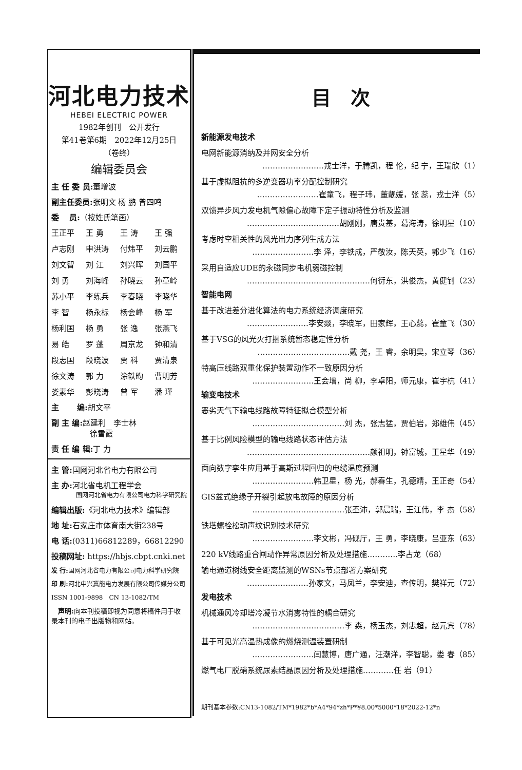河北电力技术
HEBEI ELECTRIC POWER
1982年创刊　公开发行
第41卷第6期　2022年12月25日
（卷终）
编辑委员会
主 任 委 员: 董增波
副主任委员: 张明文 杨 鹏 曾四鸣
委　 员:（按姓氏笔画）
王正平 王 勇 王 涛 王 强 卢志刚 申洪涛 付炜平 刘云鹏 刘文智 刘 江 刘兴晖 刘国平 刘 勇 刘海峰 孙晓云 孙章岭 苏小平 李练兵 李春晓 李晓华 李 智 杨永标 杨会峰 杨 军 杨利国 杨 勇 张 逸 张燕飞 易 皓 罗 蓬 周京龙 钟和清 段志国 段晓波 贾 科 贾清泉 徐文涛 郭 力 涂轶昀 曹明芳 娄素华 彭晓涛 曾 军 潘 瑾
主　　 编: 胡文平
副 主 编: 赵建利　李士林
　　　　　徐雪霞
责 任 编 辑: 丁 力
主 管: 国网河北省电力有限公司
主 办: 河北省电机工程学会
　　　　国网河北省电力有限公司电力科学研究院
编辑出版:《河北电力技术》编辑部
地 址: 石家庄市体育南大街238号
电 话:(0311)66812289，66812290
投稿网址: https://hbjs.cbpt.cnki.net
发 行: 国网河北省电力有限公司电力科学研究院
印 刷: 河北中兴冀能电力发展有限公司传媒分公司
ISSN 1001-9898　CN 13-1082/TM
　声明: 向本刊投稿即视为同意将稿件用于收录本刊的电子出版物和网站。
目　次
新能源发电技术
电网新能源消纳及并网安全分析
……………………戎士洋，于腾凯，程 伦，纪 宁，王瑞欣（1）
基于虚拟阻抗的多逆变器功率分配控制研究
……………………崔童飞，程子玮，董靓媛，张 蕊，戎士洋（5）
双馈异步风力发电机气隙偏心故障下定子振动特性分析及监测
………………………………胡刚刚，唐贵基，葛海涛，徐明星（10）
考虑时空相关性的风光出力序列生成方法
……………………李 泽，李铁成，严敬汝，陈天英，郭少飞（16）
采用自适应UDE的永磁同步电机弱磁控制
…………………………………………何衍东，洪俊杰，黄健钊（23）
智能电网
基于改进差分进化算法的电力系统经济调度研究
……………………李安燚，李晓军，田家辉，王心蕊，崔童飞（30）
基于VSG的风光火打捆系统暂态稳定性分析
………………………………戴 尧，王 睿，余明昊，宋立琴（36）
特高压线路双重化保护装置动作不一致原因分析
……………………王会增，尚 柳，李卓阳，师元康，崔宇杭（41）
输变电技术
恶劣天气下输电线路故障特征拟合模型分析
………………………………刘 杰，张志猛，贾伯岩，郑雄伟（45）
基于比例风险模型的输电线路状态评估方法
…………………………………………颜祖明，钟富城，王星华（49）
面向数字孪生应用基于高斯过程回归的电缆温度预测
……………………韩卫星，杨 光，郝春生，孔德靖，王正奇（54）
GIS盆式绝缘子开裂引起放电故障的原因分析
………………………………张丕沛，郭晨瑞，王江伟，李 杰（58）
铁塔螺栓松动声纹识别技术研究
……………………李文彬，冯砚厅，王 勇，李晓康，吕亚东（63）
220 kV线路重合闸动作异常原因分析及处理措施…………李占龙（68）
输电通道树线安全距离监测的WSNs节点部署方案研究
……………………孙家文，马凤兰，李安迪，查传明，樊祥元（72）
发电技术
机械通风冷却塔冷凝节水消雾特性的耦合研究
………………………………李 森，杨玉杰，刘忠超，赵元宾（78）
基于可见光高温热成像的燃烧测温装置研制
……………………闫慧博，唐广通，汪潮洋，李智聪，娄 春（85）
燃气电厂脱硝系统尿素结晶原因分析及处理措施…………任 岩（91）
期刊基本参数:CN13-1082/TM*1982*b*A4*94*zh*P*¥8.00*5000*18*2022-12*n